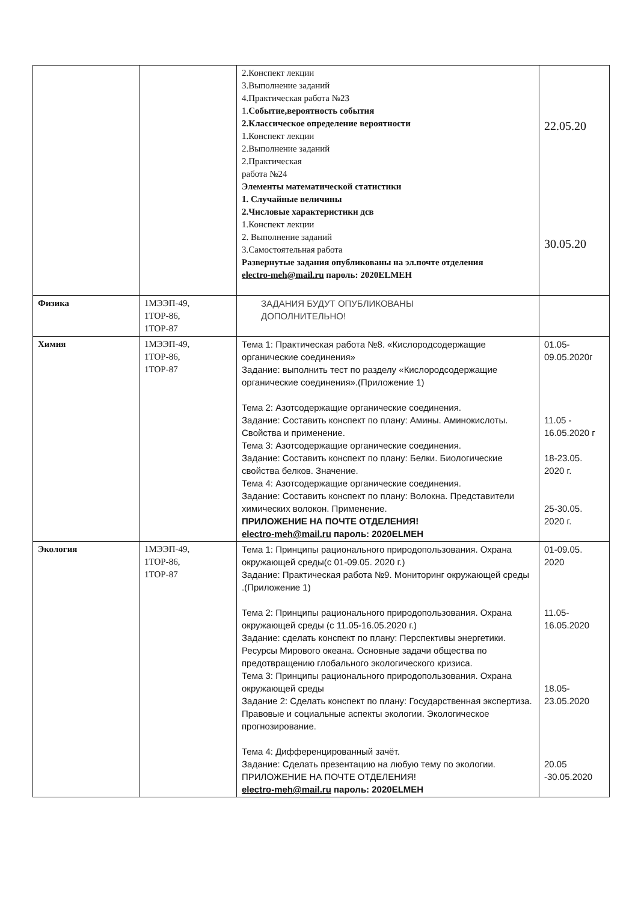| | | 2.Конспект лекции 3.Выполнение заданий 4.Практическая работа №23 1. Событие,вероятность события 2.Классическое определение вероятности 1.Конспект лекции 2.Выполнение заданий 2.Практическая работа №24 Элементы математической статистики 1. Случайные величины 2.Числовые характеристики дсв 1.Конспект лекции 2. Выполнение заданий 3.Самостоятельная работа Развернутые задания опубликованы на эл.почте отделения electro-meh@mail.ru пароль: 2020ELMEH | 22.05.20 30.05.20 |
| Физика | 1МЭЭП-49, 1ТОР-86, 1ТОР-87 | ЗАДАНИЯ БУДУТ ОПУБЛИКОВАНЫ ДОПОЛНИТЕЛЬНО! | |
| Химия | 1МЭЭП-49, 1ТОР-86, 1ТОР-87 | Тема 1: Практическая работа №8. «Кислородсодержащие органические соединения» Задание: выполнить тест по разделу «Кислородсодержащие органические соединения».(Приложение 1) Тема 2: Азотсодержащие органические соединения. Задание: Составить конспект по плану: Амины. Аминокислоты. Свойства и применение. Тема 3: Азотсодержащие органические соединения. Задание: Составить конспект по плану: Белки. Биологические свойства белков. Значение. Тема 4: Азотсодержащие органические соединения. Задание: Составить конспект по плану: Волокна. Представители химических волокон. Применение. ПРИЛОЖЕНИЕ НА ПОЧТЕ ОТДЕЛЕНИЯ! electro-meh@mail.ru пароль: 2020ELMEH | 01.05- 09.05.2020г 11.05 - 16.05.2020 г 18-23.05. 2020 г. 25-30.05. 2020 г. |
| Экология | 1МЭЭП-49, 1ТОР-86, 1ТОР-87 | Тема 1: Принципы рационального природопользования. Охрана окружающей среды(с 01-09.05. 2020 г.) Задание: Практическая работа №9. Мониторинг окружающей среды .(Приложение 1) Тема 2: Принципы рационального природопользования. Охрана окружающей среды (с 11.05-16.05.2020 г.) Задание: сделать конспект по плану: Перспективы энергетики. Ресурсы Мирового океана. Основные задачи общества по предотвращению глобального экологического кризиса. Тема 3: Принципы рационального природопользования. Охрана окружающей среды Задание 2: Сделать конспект по плану: Государственная экспертиза. Правовые и социальные аспекты экологии. Экологическое прогнозирование. Тема 4: Дифференцированный зачёт. Задание: Сделать презентацию на любую тему по экологии. ПРИЛОЖЕНИЕ НА ПОЧТЕ ОТДЕЛЕНИЯ! electro-meh@mail.ru пароль: 2020ELMEH | 01-09.05. 2020 11.05- 16.05.2020 18.05- 23.05.2020 20.05 -30.05.2020 |